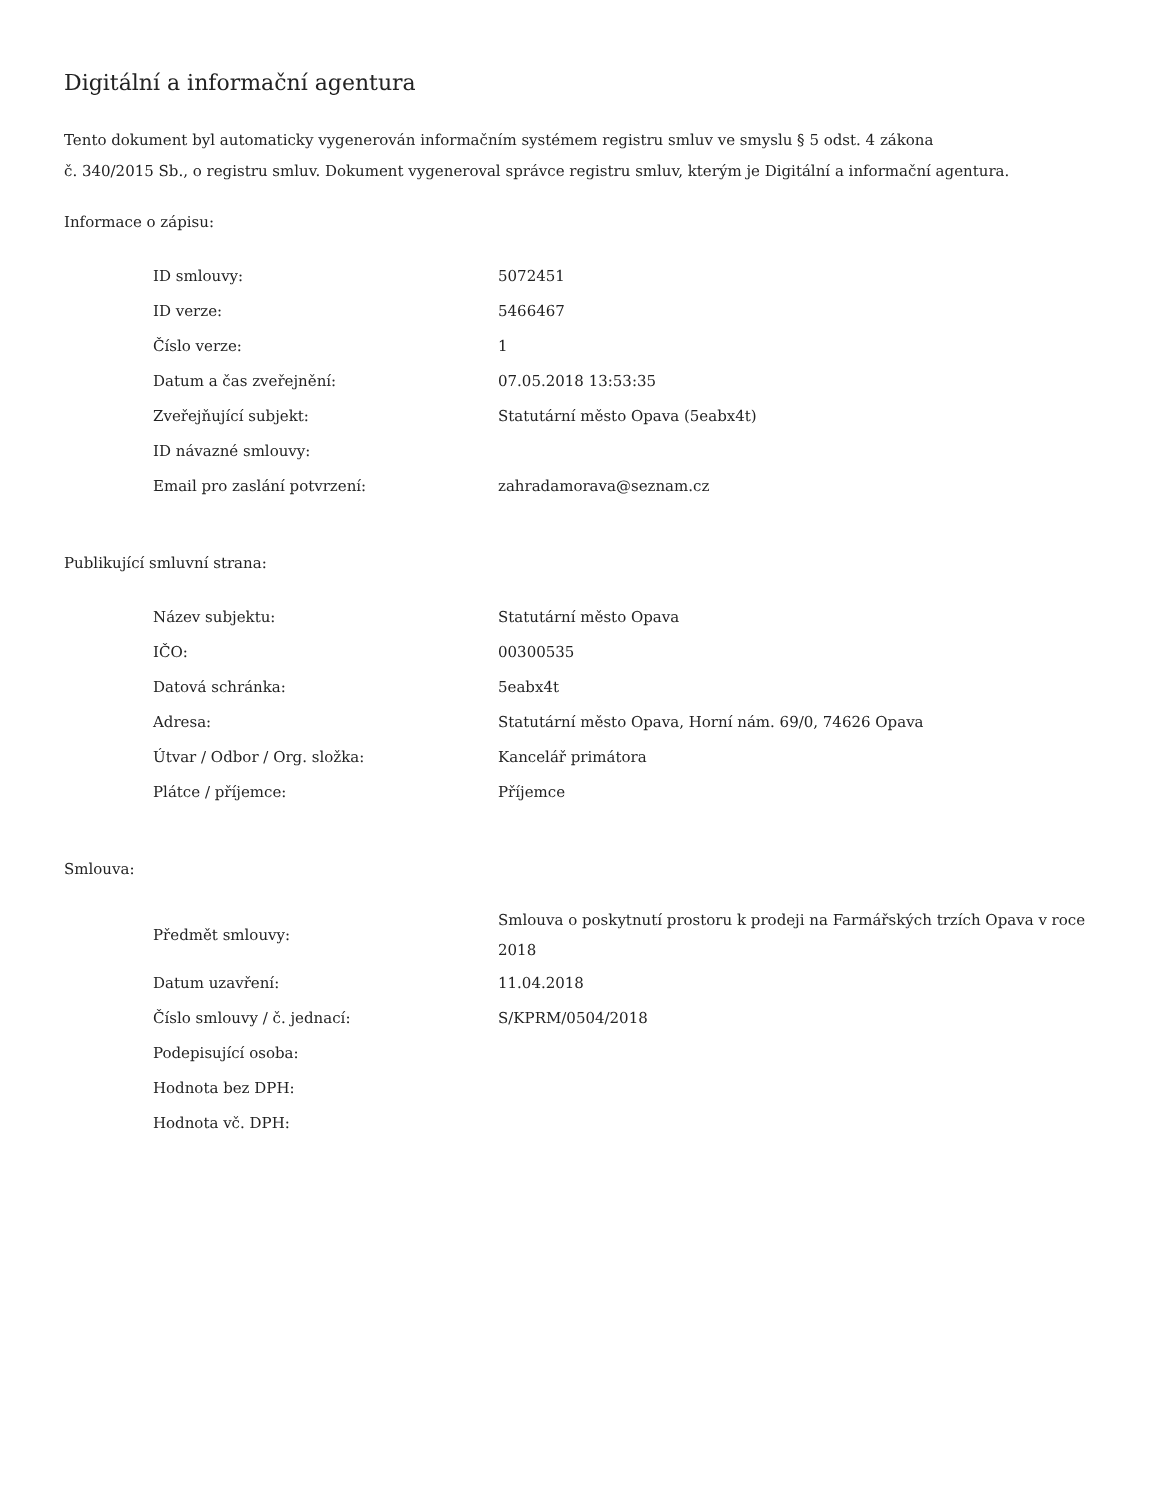Digitální a informační agentura
Tento dokument byl automaticky vygenerován informačním systémem registru smluv ve smyslu § 5 odst. 4 zákona
č. 340/2015 Sb., o registru smluv. Dokument vygeneroval správce registru smluv, kterým je Digitální a informační agentura.
Informace o zápisu:
| ID smlouvy: | 5072451 |
| ID verze: | 5466467 |
| Číslo verze: | 1 |
| Datum a čas zveřejnění: | 07.05.2018 13:53:35 |
| Zveřejňující subjekt: | Statutární město Opava (5eabx4t) |
| ID návazné smlouvy: | |
| Email pro zaslání potvrzení: | zahradamorava@seznam.cz |
Publikující smluvní strana:
| Název subjektu: | Statutární město Opava |
| IČO: | 00300535 |
| Datová schránka: | 5eabx4t |
| Adresa: | Statutární město Opava, Horní nám. 69/0, 74626 Opava |
| Útvar / Odbor / Org. složka: | Kancelář primátora |
| Plátce / příjemce: | Příjemce |
Smlouva:
| Předmět smlouvy: | Smlouva o poskytnutí prostoru k prodeji na Farmářských trzích Opava v roce 2018 |
| Datum uzavření: | 11.04.2018 |
| Číslo smlouvy / č. jednací: | S/KPRM/0504/2018 |
| Podepisující osoba: | |
| Hodnota bez DPH: | |
| Hodnota vč. DPH: | |